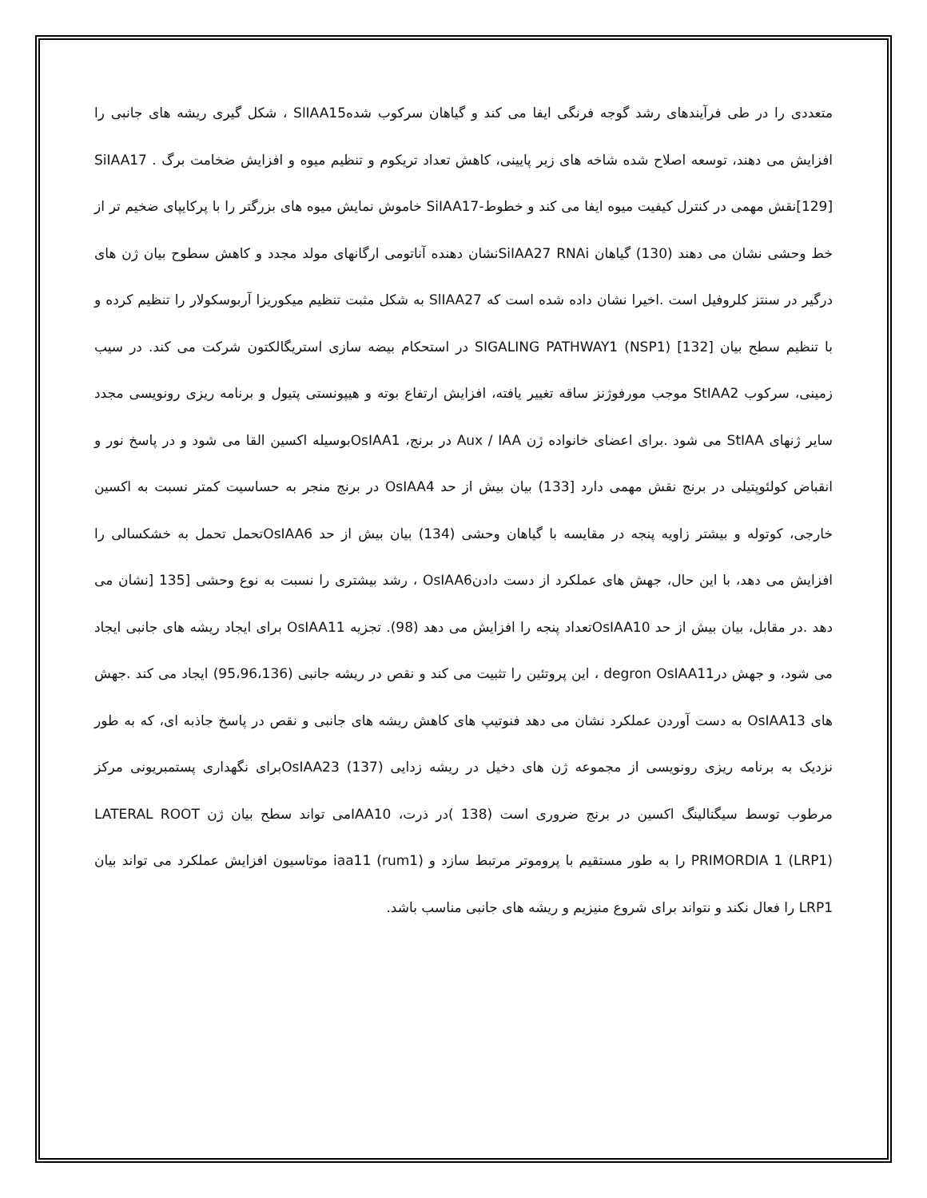متعددی را در طی فرآیندهای رشد گوجه فرنگی ایفا می کند و گیاهان سرکوب شدهSlIAA15 ، شکل گیری ریشه های جانبی را افزایش می دهند، توسعه اصلاح شده شاخه های زیر پایینی، کاهش تعداد تریکوم و تنظیم میوه و افزایش ضخامت برگ SiIAA17 .[129]نقش مهمی در کنترل کیفیت میوه ایفا می کند و خطوط-SiIAA17 خاموش نمایش میوه های بزرگتر را با پرکایپای ضخیم تر از خط وحشی نشان می دهند (130) گیاهان SiIAA27 RNAiنشان دهنده آناتومی ارگانهای مولد مجدد و کاهش سطوح بیان ژن های درگیر در سنتز کلروفیل است .اخیرا نشان داده شده است که SlIAA27 به شکل مثبت تنظیم میکوریزا آربوسکولار را تنظیم کرده و با تنظیم سطح بیان SIGALING PATHWAY1 (NSP1) [132] در استحکام بیضه سازی استریگالکتون شرکت می کند. در سیب زمینی، سرکوب StIAA2 موجب مورفوژنز ساقه تغییر یافته، افزایش ارتفاع بوته و هیپونستی پتیول و برنامه ریزی رونویسی مجدد سایر ژنهای StIAA می شود .برای اعضای خانواده ژن Aux / IAA در برنج، OsIAA1بوسیله اکسین القا می شود و در پاسخ نور و انقباض کولئوپتیلی در برنج نقش مهمی دارد [133) بیان بیش از حد OsIAA4 در برنج منجر به حساسیت کمتر نسبت به اکسین خارجی، کوتوله و بیشتر زاویه پنجه در مقایسه با گیاهان وحشی (134) بیان بیش از حد OsIAA6تحمل تحمل به خشکسالی را افزایش می دهد، با این حال، جهش های عملکرد از دست دادنOsIAA6 ، رشد بیشتری را نسبت به نوع وحشی [135 [نشان می دهد .در مقابل، بیان بیش از حد OsIAA10تعداد پنجه را افزایش می دهد (98). تجزیه OsIAA11 برای ایجاد ریشه های جانبی ایجاد می شود، و جهش درdegron OsIAA11 ، این پروتئین را تثبیت می کند و نقص در ریشه جانبی (95،96،136) ایجاد می کند .جهش های OsIAA13 به دست آوردن عملکرد نشان می دهد فنوتیپ های کاهش ریشه های جانبی و نقص در پاسخ جاذبه ای، که به طور نزدیک به برنامه ریزی رونویسی از مجموعه ژن های دخیل در ریشه زدایی (137) OsIAA23برای نگهداری پستمبریونی مرکز مرطوب توسط سیگنالینگ اکسین در برنج ضروری است (138 )در ذرت، IAA10می تواند سطح بیان ژن LATERAL ROOT PRIMORDIA 1 (LRP1) را به طور مستقیم با پروموتر مرتبط سازد و iaa11 (rum1) موتاسیون افزایش عملکرد می تواند بیان LRP1 را فعال نکند و نتواند برای شروع منیزیم و ریشه های جانبی مناسب باشد.